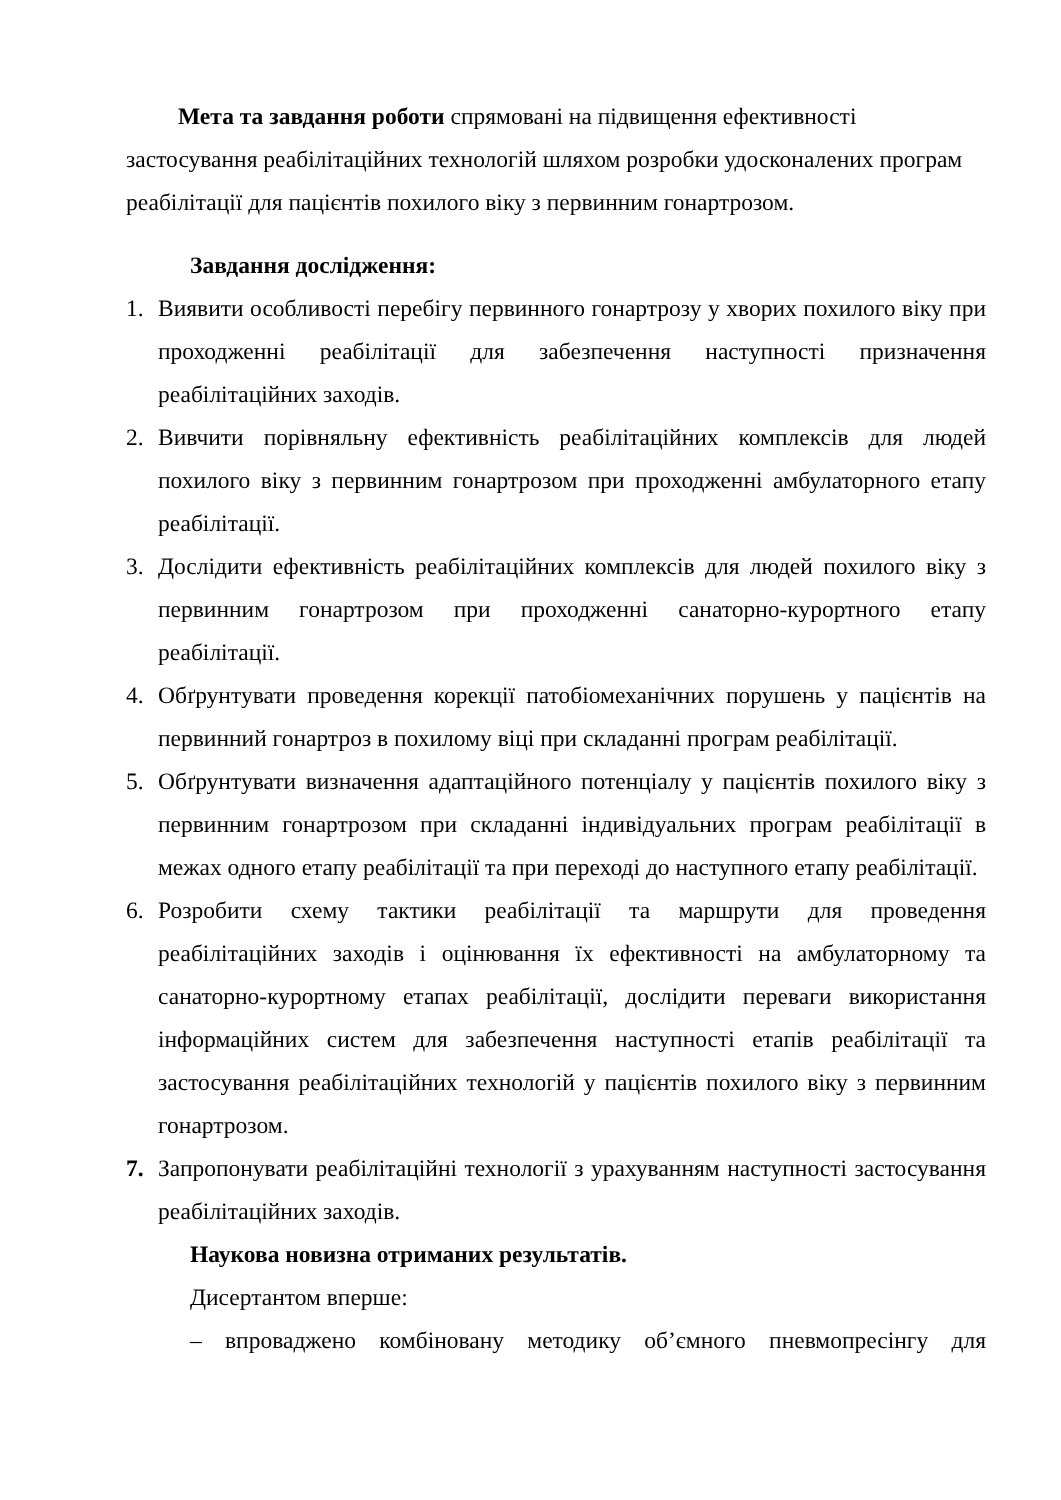Мета та завдання роботи спрямовані на підвищення ефективності застосування реабілітаційних технологій шляхом розробки удосконалених програм реабілітації для пацієнтів похилого віку з первинним гонартрозом.
Завдання дослідження:
1. Виявити особливості перебігу первинного гонартрозу у хворих похилого віку при проходженні реабілітації для забезпечення наступності призначення реабілітаційних заходів.
2. Вивчити порівняльну ефективність реабілітаційних комплексів для людей похилого віку з первинним гонартрозом при проходженні амбулаторного етапу реабілітації.
3. Дослідити ефективність реабілітаційних комплексів для людей похилого віку з первинним гонартрозом при проходженні санаторно-курортного етапу реабілітації.
4. Обґрунтувати проведення корекції патобіомеханічних порушень у пацієнтів на первинний гонартроз в похилому віці при складанні програм реабілітації.
5. Обґрунтувати визначення адаптаційного потенціалу у пацієнтів похилого віку з первинним гонартрозом при складанні індивідуальних програм реабілітації в межах одного етапу реабілітації та при переході до наступного етапу реабілітації.
6. Розробити схему тактики реабілітації та маршрути для проведення реабілітаційних заходів і оцінювання їх ефективності на амбулаторному та санаторно-курортному етапах реабілітації, дослідити переваги використання інформаційних систем для забезпечення наступності етапів реабілітації та застосування реабілітаційних технологій у пацієнтів похилого віку з первинним гонартрозом.
7. Запропонувати реабілітаційні технології з урахуванням наступності застосування реабілітаційних заходів.
Наукова новизна отриманих результатів.
Дисертантом вперше:
– впроваджено комбіновану методику об’ємного пневмопресінгу для